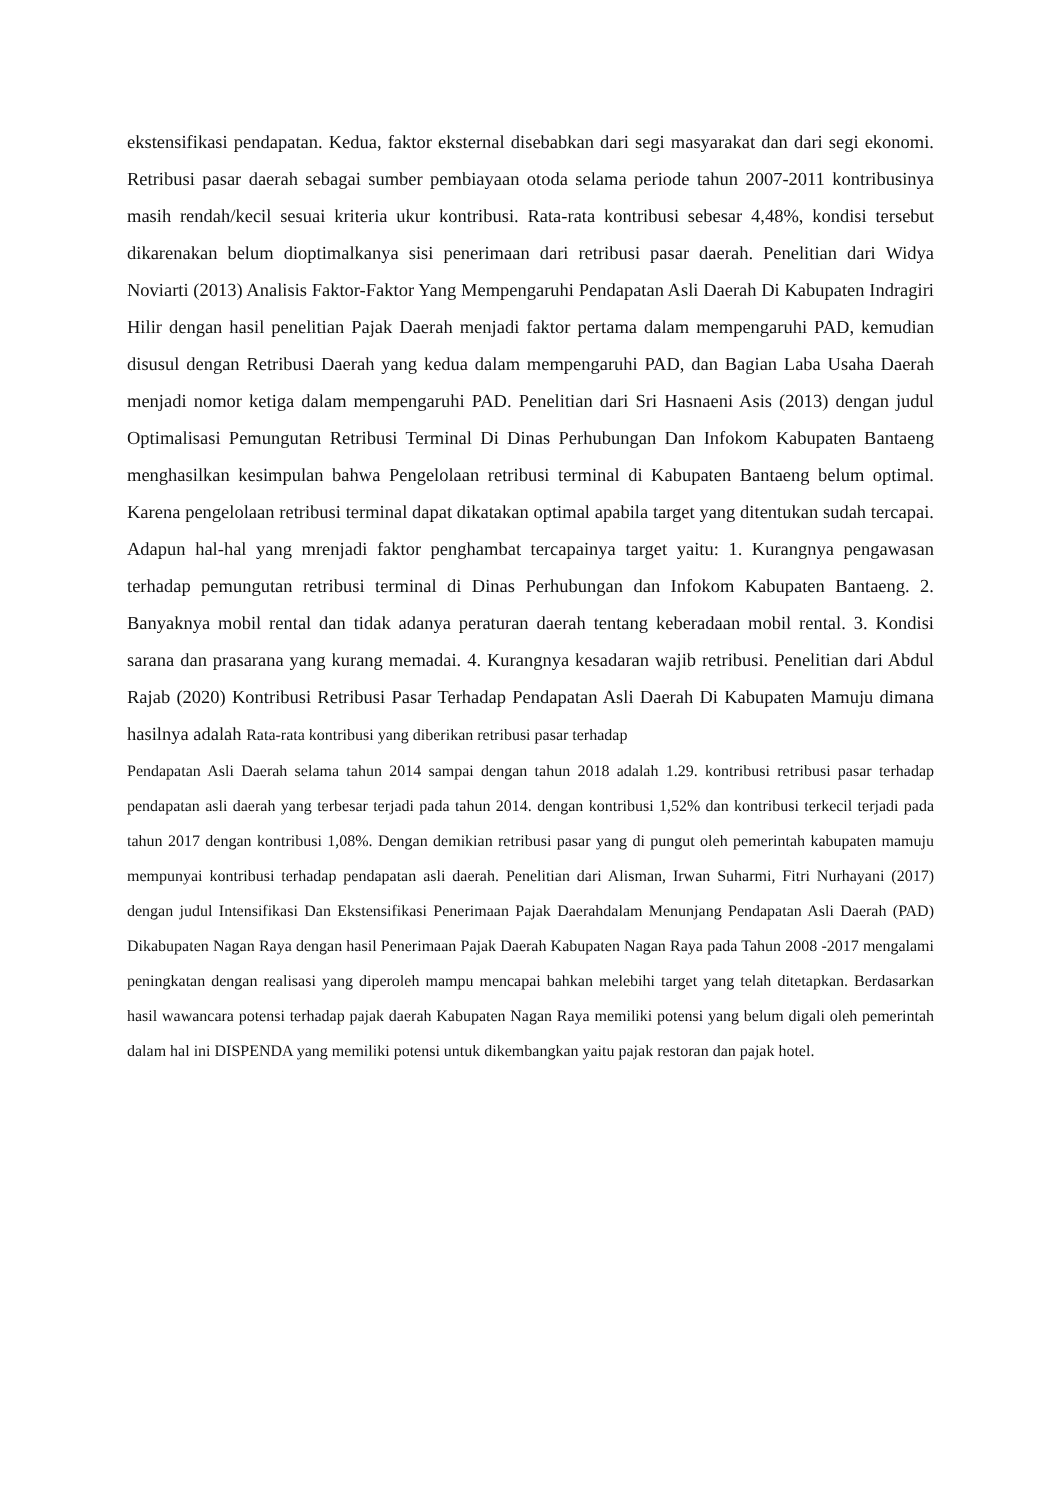ekstensifikasi pendapatan. Kedua, faktor eksternal disebabkan dari segi masyarakat dan dari segi ekonomi. Retribusi pasar daerah sebagai sumber pembiayaan otoda selama periode tahun 2007-2011 kontribusinya masih rendah/kecil sesuai kriteria ukur kontribusi. Rata-rata kontribusi sebesar 4,48%, kondisi tersebut dikarenakan belum dioptimalkanya sisi penerimaan dari retribusi pasar daerah. Penelitian dari Widya Noviarti (2013) Analisis Faktor-Faktor Yang Mempengaruhi Pendapatan Asli Daerah Di Kabupaten Indragiri Hilir dengan hasil penelitian Pajak Daerah menjadi faktor pertama dalam mempengaruhi PAD, kemudian disusul dengan Retribusi Daerah yang kedua dalam mempengaruhi PAD, dan Bagian Laba Usaha Daerah menjadi nomor ketiga dalam mempengaruhi PAD. Penelitian dari Sri Hasnaeni Asis (2013) dengan judul Optimalisasi Pemungutan Retribusi Terminal Di Dinas Perhubungan Dan Infokom Kabupaten Bantaeng menghasilkan kesimpulan bahwa Pengelolaan retribusi terminal di Kabupaten Bantaeng belum optimal. Karena pengelolaan retribusi terminal dapat dikatakan optimal apabila target yang ditentukan sudah tercapai. Adapun hal-hal yang mrenjadi faktor penghambat tercapainya target yaitu: 1. Kurangnya pengawasan terhadap pemungutan retribusi terminal di Dinas Perhubungan dan Infokom Kabupaten Bantaeng. 2. Banyaknya mobil rental dan tidak adanya peraturan daerah tentang keberadaan mobil rental. 3. Kondisi sarana dan prasarana yang kurang memadai. 4. Kurangnya kesadaran wajib retribusi. Penelitian dari Abdul Rajab (2020) Kontribusi Retribusi Pasar Terhadap Pendapatan Asli Daerah Di Kabupaten Mamuju dimana hasilnya adalah Rata-rata kontribusi yang diberikan retribusi pasar terhadap
Pendapatan Asli Daerah selama tahun 2014 sampai dengan tahun 2018 adalah 1.29. kontribusi retribusi pasar terhadap pendapatan asli daerah yang terbesar terjadi pada tahun 2014. dengan kontribusi 1,52% dan kontribusi terkecil terjadi pada tahun 2017 dengan kontribusi 1,08%. Dengan demikian retribusi pasar yang di pungut oleh pemerintah kabupaten mamuju mempunyai kontribusi terhadap pendapatan asli daerah. Penelitian dari Alisman, Irwan Suharmi, Fitri Nurhayani (2017) dengan judul Intensifikasi Dan Ekstensifikasi Penerimaan Pajak Daerahdalam Menunjang Pendapatan Asli Daerah (PAD) Dikabupaten Nagan Raya dengan hasil Penerimaan Pajak Daerah Kabupaten Nagan Raya pada Tahun 2008 -2017 mengalami peningkatan dengan realisasi yang diperoleh mampu mencapai bahkan melebihi target yang telah ditetapkan. Berdasarkan hasil wawancara potensi terhadap pajak daerah Kabupaten Nagan Raya memiliki potensi yang belum digali oleh pemerintah dalam hal ini DISPENDA yang memiliki potensi untuk dikembangkan yaitu pajak restoran dan pajak hotel.